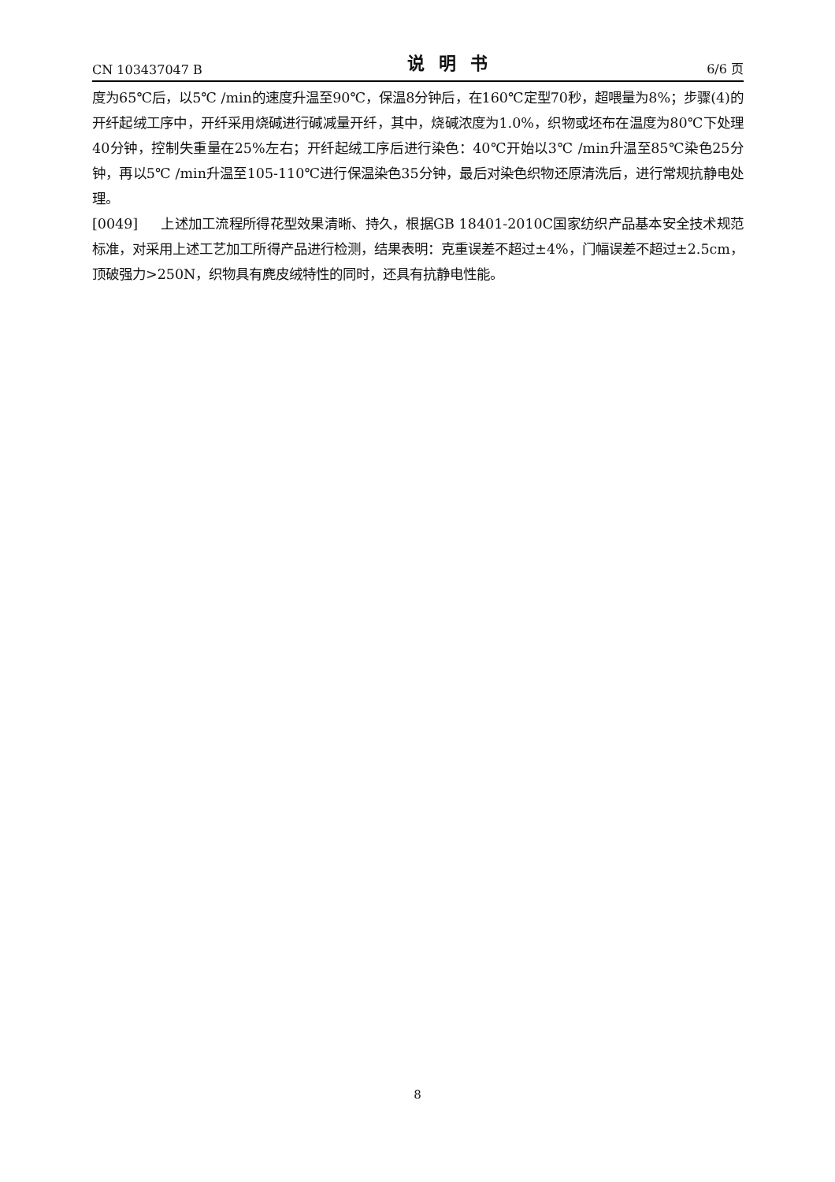CN 103437047 B 说明书 6/6 页
度为65℃后，以5℃ /min的速度升温至90℃，保温8分钟后，在160℃定型70秒，超喂量为8%；步骤(4)的开纤起绒工序中，开纤采用烧碱进行碱减量开纤，其中，烧碱浓度为1.0%，织物或坯布在温度为80℃下处理40分钟，控制失重量在25%左右；开纤起绒工序后进行染色：40℃开始以3℃ /min升温至85℃染色25分钟，再以5℃ /min升温至105-110℃进行保温染色35分钟，最后对染色织物还原清洗后，进行常规抗静电处理。
[0049] 上述加工流程所得花型效果清晰、持久，根据GB 18401-2010C国家纺织产品基本安全技术规范标准，对采用上述工艺加工所得产品进行检测，结果表明：克重误差不超过±4%，门幅误差不超过±2.5cm，顶破强力>250N，织物具有麂皮绒特性的同时，还具有抗静电性能。
8